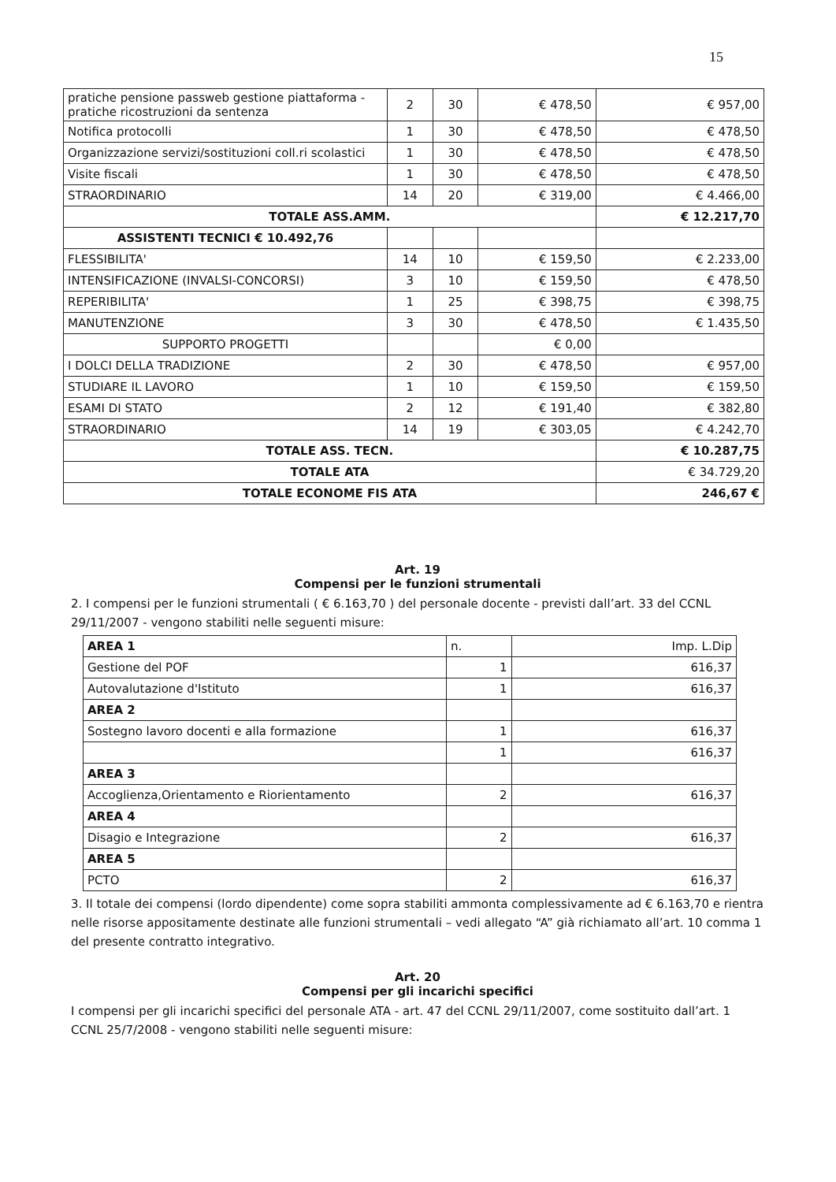15
| pratiche pensione passweb gestione piattaforma - pratiche ricostruzioni da sentenza | 2 | 30 | € 478,50 | € 957,00 |
| Notifica protocolli | 1 | 30 | € 478,50 | € 478,50 |
| Organizzazione servizi/sostituzioni coll.ri scolastici | 1 | 30 | € 478,50 | € 478,50 |
| Visite fiscali | 1 | 30 | € 478,50 | € 478,50 |
| STRAORDINARIO | 14 | 20 | € 319,00 | € 4.466,00 |
| TOTALE ASS.AMM. | | | | € 12.217,70 |
| ASSISTENTI TECNICI € 10.492,76 | | | | |
| FLESSIBILITA' | 14 | 10 | € 159,50 | € 2.233,00 |
| INTENSIFICAZIONE (INVALSI-CONCORSI) | 3 | 10 | € 159,50 | € 478,50 |
| REPERIBILITA' | 1 | 25 | € 398,75 | € 398,75 |
| MANUTENZIONE | 3 | 30 | € 478,50 | € 1.435,50 |
| SUPPORTO PROGETTI | | | € 0,00 | |
| I DOLCI DELLA TRADIZIONE | 2 | 30 | € 478,50 | € 957,00 |
| STUDIARE IL LAVORO | 1 | 10 | € 159,50 | € 159,50 |
| ESAMI DI STATO | 2 | 12 | € 191,40 | € 382,80 |
| STRAORDINARIO | 14 | 19 | € 303,05 | € 4.242,70 |
| TOTALE ASS. TECN. | | | | € 10.287,75 |
| TOTALE ATA | | | | € 34.729,20 |
| TOTALE ECONOME FIS ATA | | | | 246,67 € |
Art. 19
Compensi per le funzioni strumentali
2. I compensi per le funzioni strumentali ( € 6.163,70 ) del personale docente - previsti dall’art. 33 del CCNL 29/11/2007 - vengono stabiliti nelle seguenti misure:
| AREA 1 | n. | Imp. L.Dip |
| Gestione del POF | 1 | 616,37 |
| Autovalutazione d'Istituto | 1 | 616,37 |
| AREA 2 | | |
| Sostegno lavoro docenti e alla formazione | 1 | 616,37 |
| | 1 | 616,37 |
| AREA 3 | | |
| Accoglienza,Orientamento e Riorientamento | 2 | 616,37 |
| AREA 4 | | |
| Disagio e Integrazione | 2 | 616,37 |
| AREA 5 | | |
| PCTO | 2 | 616,37 |
3. Il totale dei compensi (lordo dipendente) come sopra stabiliti ammonta complessivamente ad € 6.163,70 e rientra nelle risorse appositamente destinate alle funzioni strumentali – vedi allegato “A” già richiamato all’art. 10 comma 1 del presente contratto integrativo.
Art. 20
Compensi per gli incarichi specifici
I compensi per gli incarichi specifici del personale ATA - art. 47 del CCNL 29/11/2007, come sostituito dall’art. 1 CCNL 25/7/2008 - vengono stabiliti nelle seguenti misure: